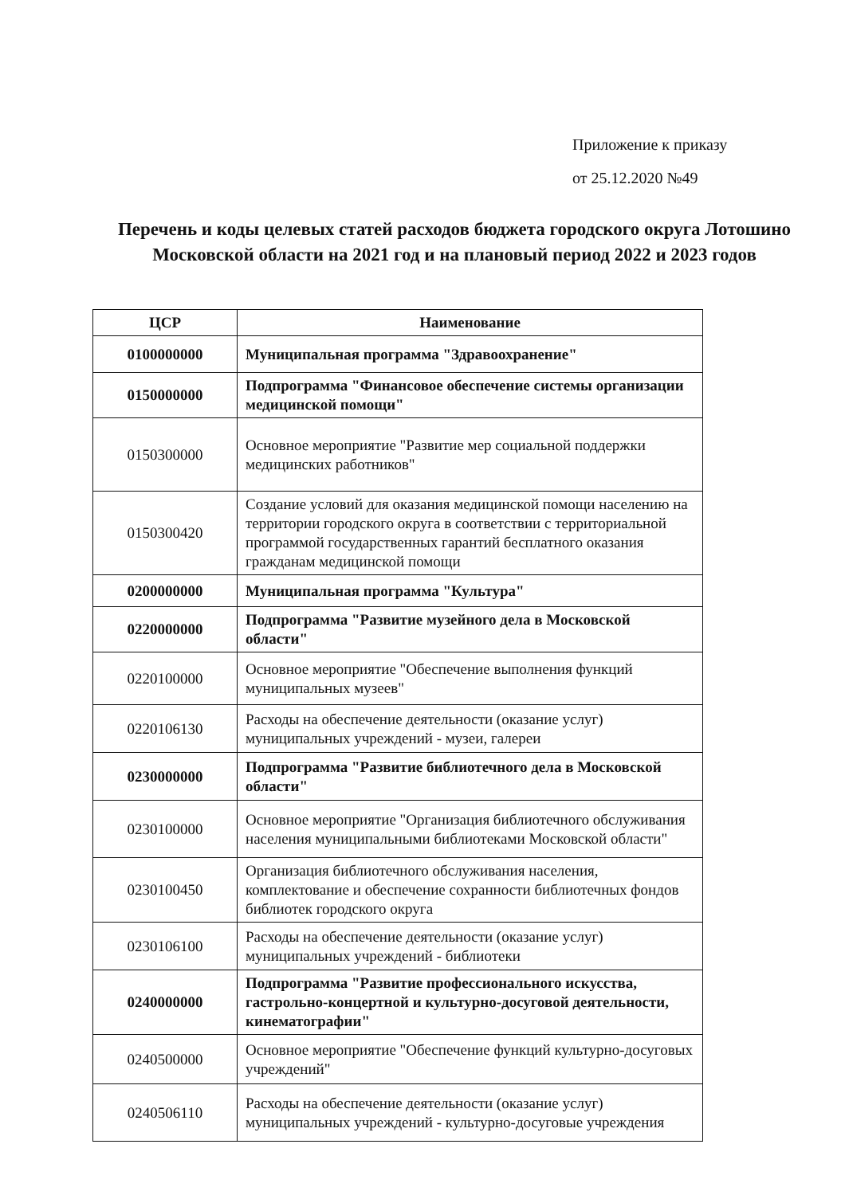Приложение к приказу
от 25.12.2020 №49
Перечень и коды целевых статей расходов бюджета городского округа Лотошино Московской области на 2021 год и на плановый период 2022 и 2023 годов
| ЦСР | Наименование |
| --- | --- |
| 0100000000 | Муниципальная программа "Здравоохранение" |
| 0150000000 | Подпрограмма "Финансовое обеспечение системы организации медицинской помощи" |
| 0150300000 | Основное мероприятие "Развитие мер социальной поддержки медицинских работников" |
| 0150300420 | Создание условий для оказания медицинской помощи населению на территории городского округа в соответствии с территориальной программой государственных гарантий бесплатного оказания гражданам медицинской помощи |
| 0200000000 | Муниципальная программа "Культура" |
| 0220000000 | Подпрограмма "Развитие музейного дела в Московской области" |
| 0220100000 | Основное мероприятие "Обеспечение выполнения функций муниципальных музеев" |
| 0220106130 | Расходы на обеспечение деятельности (оказание услуг) муниципальных учреждений - музеи, галереи |
| 0230000000 | Подпрограмма "Развитие библиотечного дела в Московской области" |
| 0230100000 | Основное мероприятие "Организация библиотечного обслуживания населения муниципальными библиотеками Московской области" |
| 0230100450 | Организация библиотечного обслуживания населения, комплектование и обеспечение сохранности библиотечных фондов библиотек городского округа |
| 0230106100 | Расходы на обеспечение деятельности (оказание услуг) муниципальных учреждений - библиотеки |
| 0240000000 | Подпрограмма "Развитие профессионального искусства, гастрольно-концертной и культурно-досуговой деятельности, кинематографии" |
| 0240500000 | Основное мероприятие "Обеспечение функций культурно-досуговых учреждений" |
| 0240506110 | Расходы на обеспечение деятельности (оказание услуг) муниципальных учреждений - культурно-досуговые учреждения |